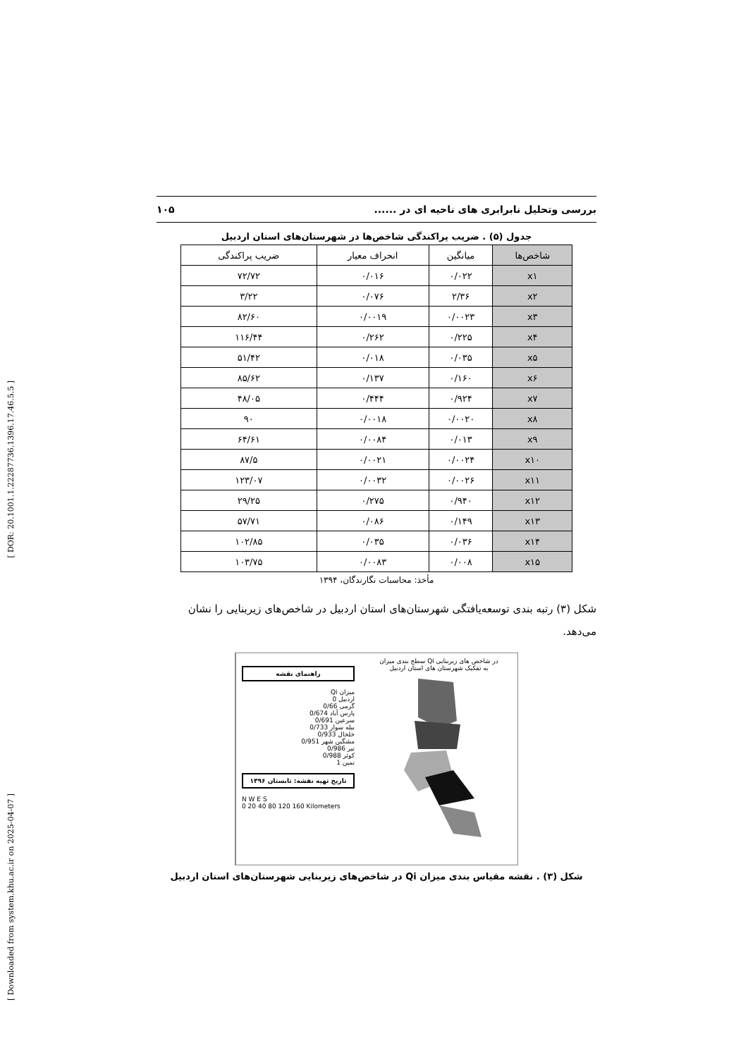[ DOR: 20.1001.1.22287736.1396.17.46.5.5 ]
[ Downloaded from system.khu.ac.ir on 2025-04-07 ]
بررسی وتحلیل نابرابری های ناحیه ای در ...... ۱۰۵
جدول (۵) . ضریب پراکندگی شاخص‌ها در شهرستان‌های استان اردبیل
| شاخص‌ها | میانگین | انحراف معیار | ضریب پراکندگی |
| --- | --- | --- | --- |
| x۱ | ۰/۰۲۲ | ۰/۰۱۶ | ۷۲/۷۲ |
| x۲ | ۲/۳۶ | ۰/۰۷۶ | ۳/۲۲ |
| x۳ | ۰/۰۰۲۳ | ۰/۰۰۱۹ | ۸۲/۶۰ |
| x۴ | ۰/۲۲۵ | ۰/۲۶۲ | ۱۱۶/۴۴ |
| x۵ | ۰/۰۳۵ | ۰/۰۱۸ | ۵۱/۴۲ |
| x۶ | ۰/۱۶۰ | ۰/۱۳۷ | ۸۵/۶۲ |
| x۷ | ۰/۹۲۴ | ۰/۴۴۴ | ۴۸/۰۵ |
| x۸ | ۰/۰۰۲۰ | ۰/۰۰۱۸ | ۹۰ |
| x۹ | ۰/۰۱۳ | ۰/۰۰۸۴ | ۶۴/۶۱ |
| x۱۰ | ۰/۰۰۲۴ | ۰/۰۰۲۱ | ۸۷/۵ |
| x۱۱ | ۰/۰۰۲۶ | ۰/۰۰۳۲ | ۱۲۳/۰۷ |
| x۱۲ | ۰/۹۴۰ | ۰/۲۷۵ | ۲۹/۲۵ |
| x۱۳ | ۰/۱۴۹ | ۰/۰۸۶ | ۵۷/۷۱ |
| x۱۴ | ۰/۰۳۶ | ۰/۰۳۵ | ۱۰۲/۸۵ |
| x۱۵ | ۰/۰۰۸ | ۰/۰۰۸۳ | ۱۰۳/۷۵ |
مأخذ: محاسبات نگارندگان، ۱۳۹۴
شکل (۳) رتبه بندی توسعه‌یافتگی شهرستان‌های استان اردبیل در شاخص‌های زیربنایی را نشان می‌دهد.
راهنمای نقشه
میزان Qi
اردبیل 0
گرمی 0/66
پارس آباد 0/674
سرعین 0/691
بیله سوار 0/733
خلخال 0/933
مشگین شهر 0/951
نیر 0/986
کوثر 0/988
نمین 1
تاریخ تهیه نقشه: تابستان ۱۳۹۶
N W E S
0 20 40 80 120 160 Kilometers
سطح بندی میزان Qi در شاخص های زیربنایی
به تفکیک شهرستان های استان اردبیل
شکل (۳) . نقشه مقیاس بندی میزان Qi در شاخص‌های زیربنایی شهرستان‌های استان اردبیل